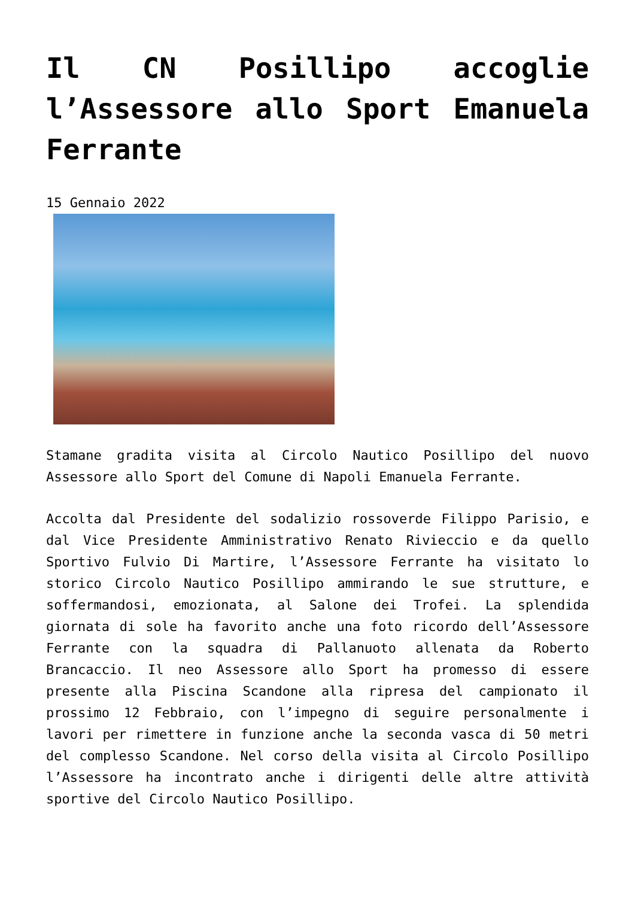Il CN Posillipo accoglie l’Assessore allo Sport Emanuela Ferrante
15 Gennaio 2022
Stamane gradita visita al Circolo Nautico Posillipo del nuovo Assessore allo Sport del Comune di Napoli Emanuela Ferrante.
Accolta dal Presidente del sodalizio rossoverde Filippo Parisio, e dal Vice Presidente Amministrativo Renato Rivieccio e da quello Sportivo Fulvio Di Martire, l’Assessore Ferrante ha visitato lo storico Circolo Nautico Posillipo ammirando le sue strutture, e soffermandosi, emozionata, al Salone dei Trofei. La splendida giornata di sole ha favorito anche una foto ricordo dell’Assessore Ferrante con la squadra di Pallanuoto allenata da Roberto Brancaccio. Il neo Assessore allo Sport ha promesso di essere presente alla Piscina Scandone alla ripresa del campionato il prossimo 12 Febbraio, con l’impegno di seguire personalmente i lavori per rimettere in funzione anche la seconda vasca di 50 metri del complesso Scandone. Nel corso della visita al Circolo Posillipo l’Assessore ha incontrato anche i dirigenti delle altre attività sportive del Circolo Nautico Posillipo.